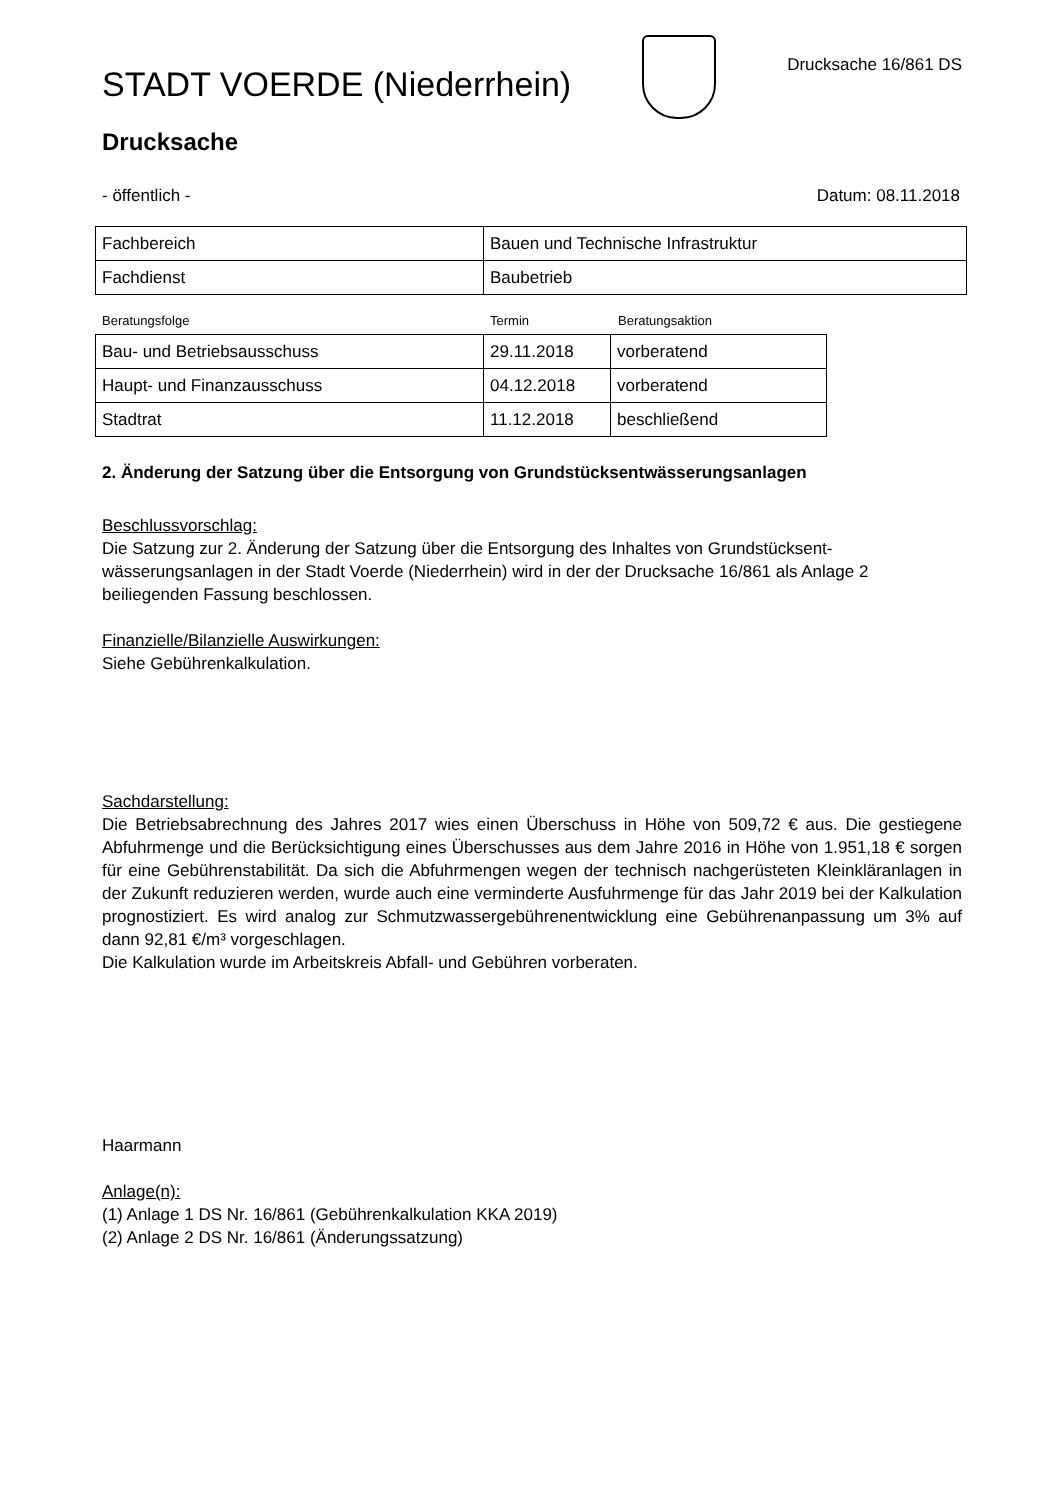STADT VOERDE (Niederrhein)
Drucksache 16/861 DS
Drucksache
- öffentlich - Datum: 08.11.2018
| Fachbereich | Bauen und Technische Infrastruktur |
| Fachdienst | Baubetrieb |
Beratungsfolge Termin Beratungsaktion
| Bau- und Betriebsausschuss | 29.11.2018 | vorberatend |
| Haupt- und Finanzausschuss | 04.12.2018 | vorberatend |
| Stadtrat | 11.12.2018 | beschließend |
2. Änderung der Satzung über die Entsorgung von Grundstücksentwässerungsanlagen
Beschlussvorschlag:
Die Satzung zur 2. Änderung der Satzung über die Entsorgung des Inhaltes von Grundstücksent­wässerungsanlagen in der Stadt Voerde (Niederrhein) wird in der der Drucksache 16/861 als Anla­ge 2 beiliegenden Fassung beschlossen.
Finanzielle/Bilanzielle Auswirkungen:
Siehe Gebührenkalkulation.
Sachdarstellung:
Die Betriebsabrechnung des Jahres 2017 wies einen Überschuss in Höhe von 509,72 € aus. Die gestiegene Abfuhrmenge und die Berücksichtigung eines Überschusses aus dem Jahre 2016 in Höhe von 1.951,18 € sorgen für eine Gebührenstabilität. Da sich die Abfuhrmengen wegen der technisch nachgerüsteten Kleinkläranlagen in der Zukunft reduzieren werden, wurde auch eine verminderte Ausfuhrmenge für das Jahr 2019 bei der Kalkulation prognostiziert. Es wird analog zur Schmutzwassergebührenentwicklung eine Gebührenanpassung um 3% auf dann 92,81 €/m³ vor­geschlagen.
Die Kalkulation wurde im Arbeitskreis Abfall- und Gebühren vorberaten.
Haarmann
Anlage(n):
(1) Anlage 1 DS Nr. 16/861 (Gebührenkalkulation KKA 2019)
(2) Anlage 2 DS Nr. 16/861 (Änderungssatzung)